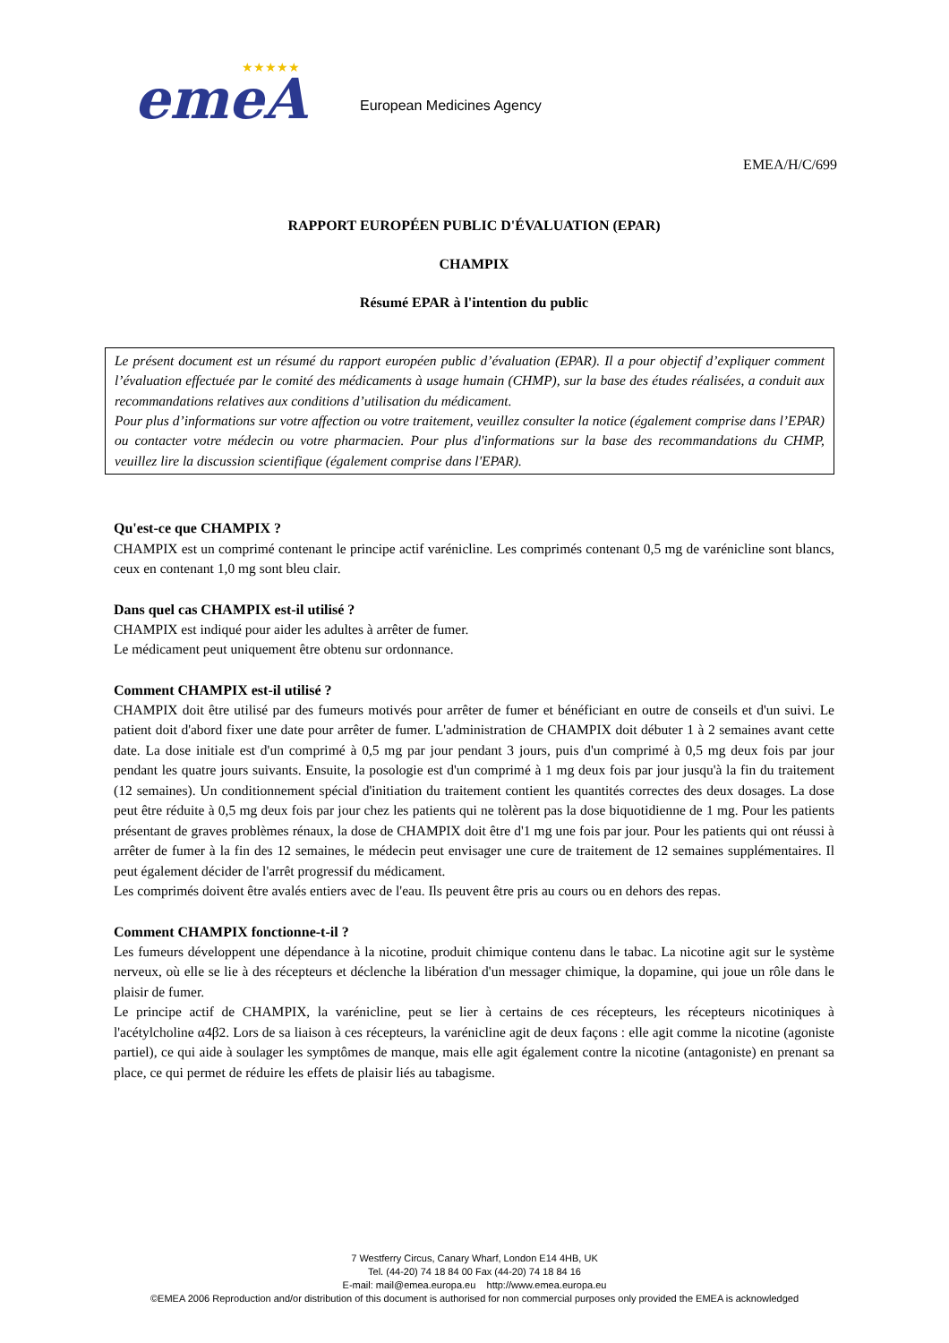emeA
★★★★★
European Medicines Agency
EMEA/H/C/699
RAPPORT EUROPÉEN PUBLIC D'ÉVALUATION (EPAR)
CHAMPIX
Résumé EPAR à l'intention du public
Le présent document est un résumé du rapport européen public d’évaluation (EPAR). Il a pour objectif d’expliquer comment l’évaluation effectuée par le comité des médicaments à usage humain (CHMP), sur la base des études réalisées, a conduit aux recommandations relatives aux conditions d’utilisation du médicament.
Pour plus d’informations sur votre affection ou votre traitement, veuillez consulter la notice (également comprise dans l’EPAR) ou contacter votre médecin ou votre pharmacien. Pour plus d'informations sur la base des recommandations du CHMP, veuillez lire la discussion scientifique (également comprise dans l'EPAR).
Qu'est-ce que CHAMPIX ?
CHAMPIX est un comprimé contenant le principe actif varénicline. Les comprimés contenant 0,5 mg de varénicline sont blancs, ceux en contenant 1,0 mg sont bleu clair.
Dans quel cas CHAMPIX est-il utilisé ?
CHAMPIX est indiqué pour aider les adultes à arrêter de fumer.
Le médicament peut uniquement être obtenu sur ordonnance.
Comment CHAMPIX est-il utilisé ?
CHAMPIX doit être utilisé par des fumeurs motivés pour arrêter de fumer et bénéficiant en outre de conseils et d'un suivi. Le patient doit d'abord fixer une date pour arrêter de fumer. L'administration de CHAMPIX doit débuter 1 à 2 semaines avant cette date. La dose initiale est d'un comprimé à 0,5 mg par jour pendant 3 jours, puis d'un comprimé à 0,5 mg deux fois par jour pendant les quatre jours suivants. Ensuite, la posologie est d'un comprimé à 1 mg deux fois par jour jusqu'à la fin du traitement (12 semaines). Un conditionnement spécial d'initiation du traitement contient les quantités correctes des deux dosages. La dose peut être réduite à 0,5 mg deux fois par jour chez les patients qui ne tolèrent pas la dose biquotidienne de 1 mg. Pour les patients présentant de graves problèmes rénaux, la dose de CHAMPIX doit être d'1 mg une fois par jour. Pour les patients qui ont réussi à arrêter de fumer à la fin des 12 semaines, le médecin peut envisager une cure de traitement de 12 semaines supplémentaires. Il peut également décider de l'arrêt progressif du médicament.
Les comprimés doivent être avalés entiers avec de l'eau. Ils peuvent être pris au cours ou en dehors des repas.
Comment CHAMPIX fonctionne-t-il ?
Les fumeurs développent une dépendance à la nicotine, produit chimique contenu dans le tabac. La nicotine agit sur le système nerveux, où elle se lie à des récepteurs et déclenche la libération d'un messager chimique, la dopamine, qui joue un rôle dans le plaisir de fumer.
Le principe actif de CHAMPIX, la varénicline, peut se lier à certains de ces récepteurs, les récepteurs nicotiniques à l'acétylcholine α4β2. Lors de sa liaison à ces récepteurs, la varénicline agit de deux façons : elle agit comme la nicotine (agoniste partiel), ce qui aide à soulager les symptômes de manque, mais elle agit également contre la nicotine (antagoniste) en prenant sa place, ce qui permet de réduire les effets de plaisir liés au tabagisme.
7 Westferry Circus, Canary Wharf, London E14 4HB, UK
Tel. (44-20) 74 18 84 00 Fax (44-20) 74 18 84 16
E-mail: mail@emea.europa.eu http://www.emea.europa.eu
©EMEA 2006 Reproduction and/or distribution of this document is authorised for non commercial purposes only provided the EMEA is acknowledged